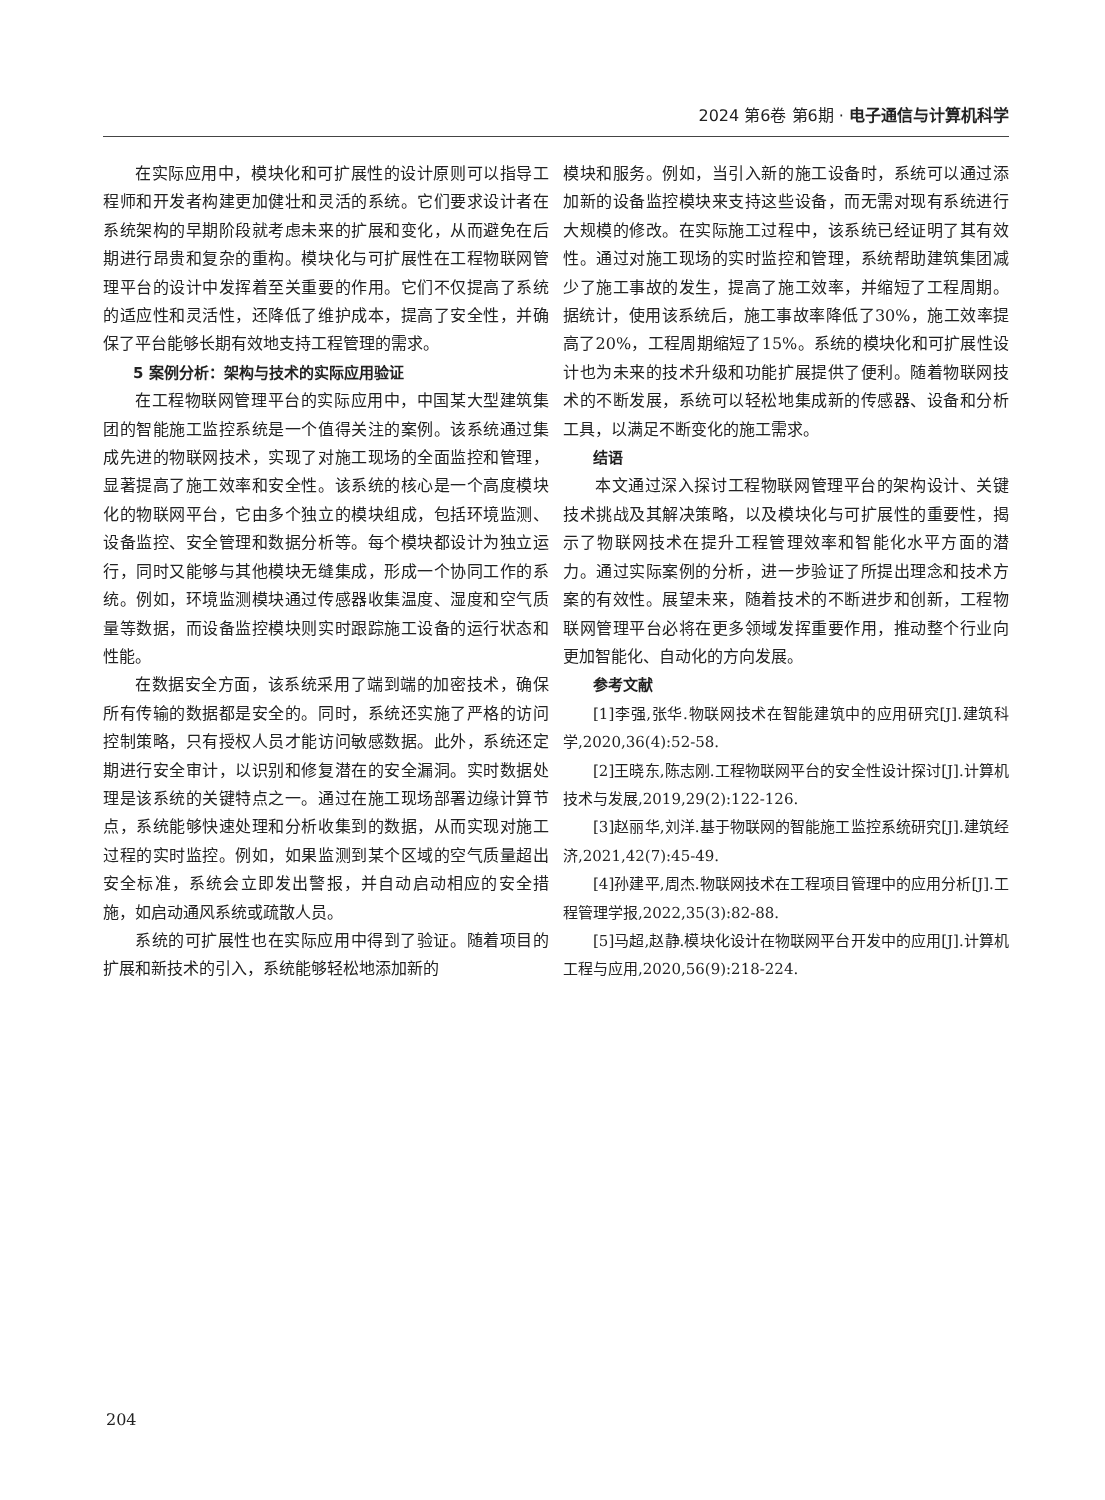2024 第6卷 第6期 · 电子通信与计算机科学
在实际应用中，模块化和可扩展性的设计原则可以指导工程师和开发者构建更加健壮和灵活的系统。它们要求设计者在系统架构的早期阶段就考虑未来的扩展和变化，从而避免在后期进行昂贵和复杂的重构。模块化与可扩展性在工程物联网管理平台的设计中发挥着至关重要的作用。它们不仅提高了系统的适应性和灵活性，还降低了维护成本，提高了安全性，并确保了平台能够长期有效地支持工程管理的需求。
5 案例分析：架构与技术的实际应用验证
在工程物联网管理平台的实际应用中，中国某大型建筑集团的智能施工监控系统是一个值得关注的案例。该系统通过集成先进的物联网技术，实现了对施工现场的全面监控和管理，显著提高了施工效率和安全性。该系统的核心是一个高度模块化的物联网平台，它由多个独立的模块组成，包括环境监测、设备监控、安全管理和数据分析等。每个模块都设计为独立运行，同时又能够与其他模块无缝集成，形成一个协同工作的系统。例如，环境监测模块通过传感器收集温度、湿度和空气质量等数据，而设备监控模块则实时跟踪施工设备的运行状态和性能。
在数据安全方面，该系统采用了端到端的加密技术，确保所有传输的数据都是安全的。同时，系统还实施了严格的访问控制策略，只有授权人员才能访问敏感数据。此外，系统还定期进行安全审计，以识别和修复潜在的安全漏洞。实时数据处理是该系统的关键特点之一。通过在施工现场部署边缘计算节点，系统能够快速处理和分析收集到的数据，从而实现对施工过程的实时监控。例如，如果监测到某个区域的空气质量超出安全标准，系统会立即发出警报，并自动启动相应的安全措施，如启动通风系统或疏散人员。
系统的可扩展性也在实际应用中得到了验证。随着项目的扩展和新技术的引入，系统能够轻松地添加新的
模块和服务。例如，当引入新的施工设备时，系统可以通过添加新的设备监控模块来支持这些设备，而无需对现有系统进行大规模的修改。在实际施工过程中，该系统已经证明了其有效性。通过对施工现场的实时监控和管理，系统帮助建筑集团减少了施工事故的发生，提高了施工效率，并缩短了工程周期。据统计，使用该系统后，施工事故率降低了30%，施工效率提高了20%，工程周期缩短了15%。系统的模块化和可扩展性设计也为未来的技术升级和功能扩展提供了便利。随着物联网技术的不断发展，系统可以轻松地集成新的传感器、设备和分析工具，以满足不断变化的施工需求。
结语
本文通过深入探讨工程物联网管理平台的架构设计、关键技术挑战及其解决策略，以及模块化与可扩展性的重要性，揭示了物联网技术在提升工程管理效率和智能化水平方面的潜力。通过实际案例的分析，进一步验证了所提出理念和技术方案的有效性。展望未来，随着技术的不断进步和创新，工程物联网管理平台必将在更多领域发挥重要作用，推动整个行业向更加智能化、自动化的方向发展。
参考文献
[1]李强,张华.物联网技术在智能建筑中的应用研究[J].建筑科学,2020,36(4):52-58.
[2]王晓东,陈志刚.工程物联网平台的安全性设计探讨[J].计算机技术与发展,2019,29(2):122-126.
[3]赵丽华,刘洋.基于物联网的智能施工监控系统研究[J].建筑经济,2021,42(7):45-49.
[4]孙建平,周杰.物联网技术在工程项目管理中的应用分析[J].工程管理学报,2022,35(3):82-88.
[5]马超,赵静.模块化设计在物联网平台开发中的应用[J].计算机工程与应用,2020,56(9):218-224.
204